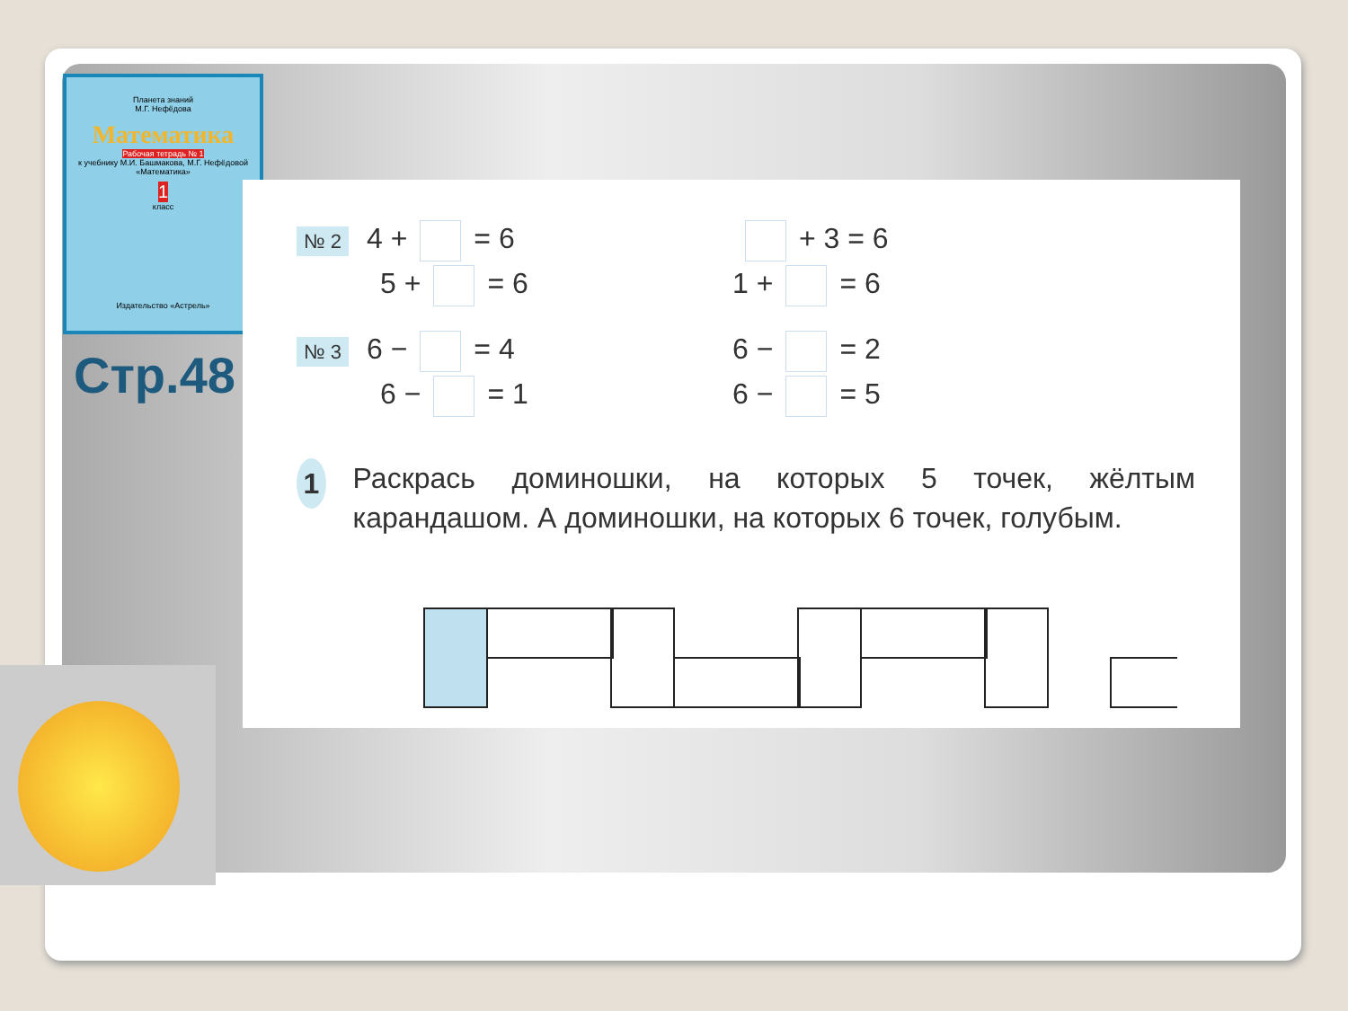Планета знаний
М.Г. Нефёдова
Математика
Рабочая тетрадь № 1
к учебнику М.И. Башмакова, М.Г. Нефёдовой «Математика»
1
класс
Издательство «Астрель»
Стр.48
№ 2 4 + = 6 + 3 = 6
5 + = 6 1 + = 6
№ 3 6 − = 4 6 − = 2
6 − = 1 6 − = 5
1 Раскрась доминошки, на которых 5 точек, жёлтым карандашом. А доминошки, на которых 6 точек, голубым.